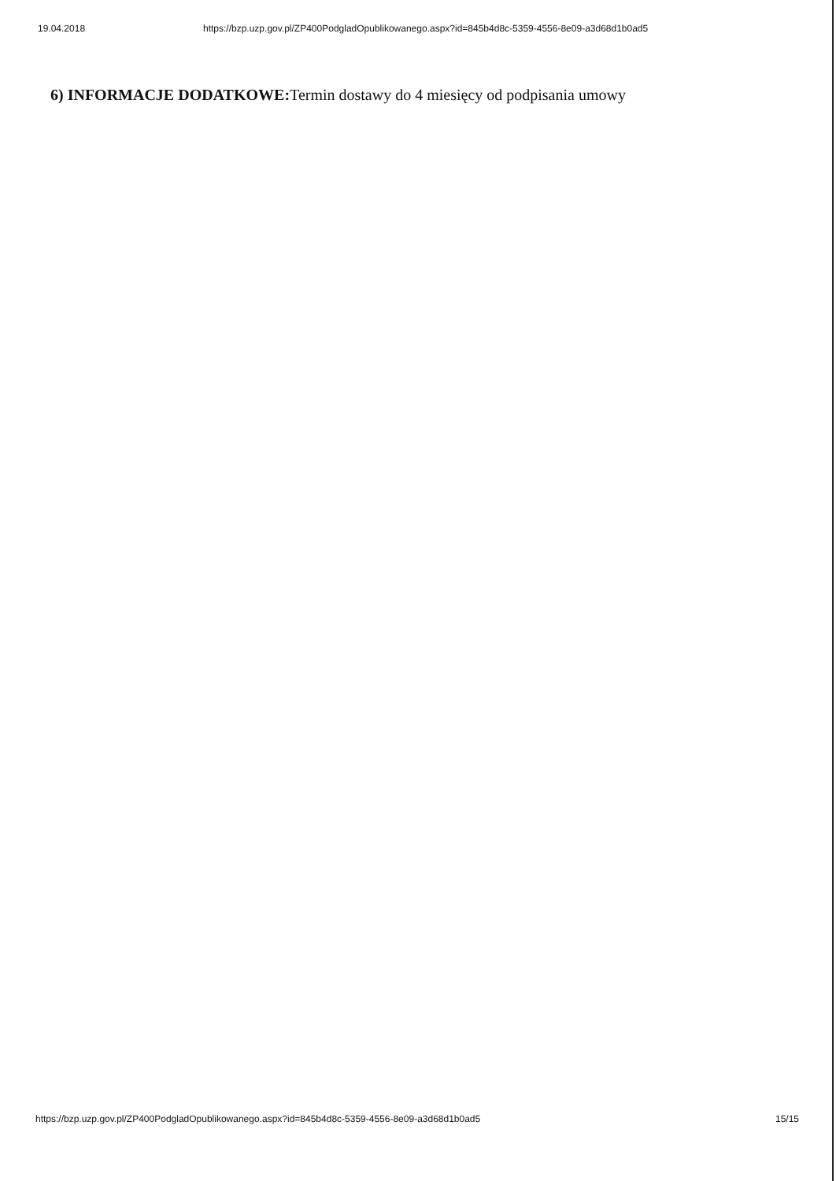19.04.2018 https://bzp.uzp.gov.pl/ZP400PodgladOpublikowanego.aspx?id=845b4d8c-5359-4556-8e09-a3d68d1b0ad5
6) INFORMACJE DODATKOWE: Termin dostawy do 4 miesięcy od podpisania umowy
https://bzp.uzp.gov.pl/ZP400PodgladOpublikowanego.aspx?id=845b4d8c-5359-4556-8e09-a3d68d1b0ad5 15/15